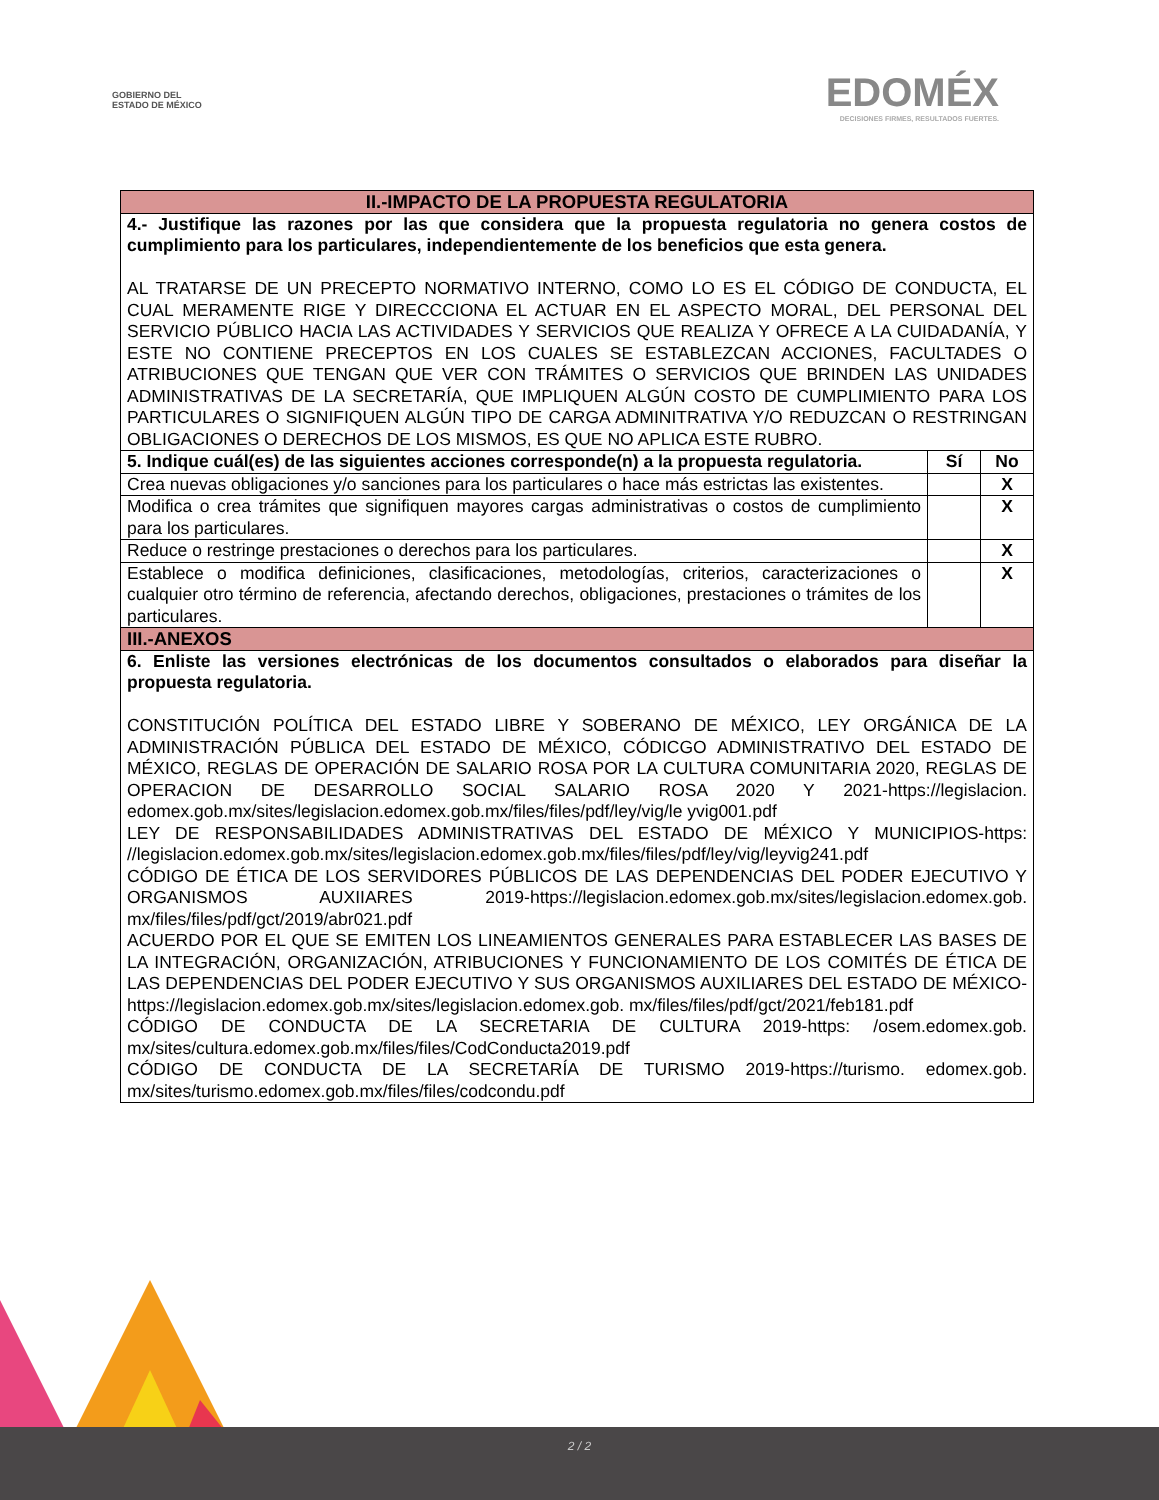GOBIERNO DEL
ESTADO DE MÉXICO
EDOMÉX
DECISIONES FIRMES, RESULTADOS FUERTES.
| II.-IMPACTO DE LA PROPUESTA REGULATORIA | | |
| 4.- Justifique las razones por las que considera que la propuesta regulatoria no genera costos de cumplimiento para los particulares, independientemente de los beneficios que esta genera. AL TRATARSE DE UN PRECEPTO NORMATIVO INTERNO, COMO LO ES EL CÓDIGO DE CONDUCTA, EL CUAL MERAMENTE RIGE Y DIRECCCIONA EL ACTUAR EN EL ASPECTO MORAL, DEL PERSONAL DEL SERVICIO PÚBLICO HACIA LAS ACTIVIDADES Y SERVICIOS QUE REALIZA Y OFRECE A LA CUIDADANÍA, Y ESTE NO CONTIENE PRECEPTOS EN LOS CUALES SE ESTABLEZCAN ACCIONES, FACULTADES O ATRIBUCIONES QUE TENGAN QUE VER CON TRÁMITES O SERVICIOS QUE BRINDEN LAS UNIDADES ADMINISTRATIVAS DE LA SECRETARÍA, QUE IMPLIQUEN ALGÚN COSTO DE CUMPLIMIENTO PARA LOS PARTICULARES O SIGNIFIQUEN ALGÚN TIPO DE CARGA ADMINITRATIVA Y/O REDUZCAN O RESTRINGAN OBLIGACIONES O DERECHOS DE LOS MISMOS, ES QUE NO APLICA ESTE RUBRO. | | |
| 5. Indique cuál(es) de las siguientes acciones corresponde(n) a la propuesta regulatoria. | Sí | No |
| Crea nuevas obligaciones y/o sanciones para los particulares o hace más estrictas las existentes. | | X |
| Modifica o crea trámites que signifiquen mayores cargas administrativas o costos de cumplimiento para los particulares. | | X |
| Reduce o restringe prestaciones o derechos para los particulares. | | X |
| Establece o modifica definiciones, clasificaciones, metodologías, criterios, caracterizaciones o cualquier otro término de referencia, afectando derechos, obligaciones, prestaciones o trámites de los particulares. | | X |
| III.-ANEXOS | | |
| 6. Enliste las versiones electrónicas de los documentos consultados o elaborados para diseñar la propuesta regulatoria. CONSTITUCIÓN POLÍTICA DEL ESTADO LIBRE Y SOBERANO DE MÉXICO, LEY ORGÁNICA DE LA ADMINISTRACIÓN PÚBLICA DEL ESTADO DE MÉXICO, CÓDICGO ADMINISTRATIVO DEL ESTADO DE MÉXICO, REGLAS DE OPERACIÓN DE SALARIO ROSA POR LA CULTURA COMUNITARIA 2020, REGLAS DE OPERACION DE DESARROLLO SOCIAL SALARIO ROSA 2020 Y 2021-https://legislacion. edomex.gob.mx/sites/legislacion.edomex.gob.mx/files/files/pdf/ley/vig/le yvig001.pdf LEY DE RESPONSABILIDADES ADMINISTRATIVAS DEL ESTADO DE MÉXICO Y MUNICIPIOS-https: //legislacion.edomex.gob.mx/sites/legislacion.edomex.gob.mx/files/files/pdf/ley/vig/leyvig241.pdf CÓDIGO DE ÉTICA DE LOS SERVIDORES PÚBLICOS DE LAS DEPENDENCIAS DEL PODER EJECUTIVO Y ORGANISMOS AUXIIARES 2019-https://legislacion.edomex.gob.mx/sites/legislacion.edomex.gob. mx/files/files/pdf/gct/2019/abr021.pdf ACUERDO POR EL QUE SE EMITEN LOS LINEAMIENTOS GENERALES PARA ESTABLECER LAS BASES DE LA INTEGRACIÓN, ORGANIZACIÓN, ATRIBUCIONES Y FUNCIONAMIENTO DE LOS COMITÉS DE ÉTICA DE LAS DEPENDENCIAS DEL PODER EJECUTIVO Y SUS ORGANISMOS AUXILIARES DEL ESTADO DE MÉXICO-https://legislacion.edomex.gob.mx/sites/legislacion.edomex.gob. mx/files/files/pdf/gct/2021/feb181.pdf CÓDIGO DE CONDUCTA DE LA SECRETARIA DE CULTURA 2019-https: /osem.edomex.gob. mx/sites/cultura.edomex.gob.mx/files/files/CodConducta2019.pdf CÓDIGO DE CONDUCTA DE LA SECRETARÍA DE TURISMO 2019-https://turismo. edomex.gob. mx/sites/turismo.edomex.gob.mx/files/files/codcondu.pdf | | |
2 / 2